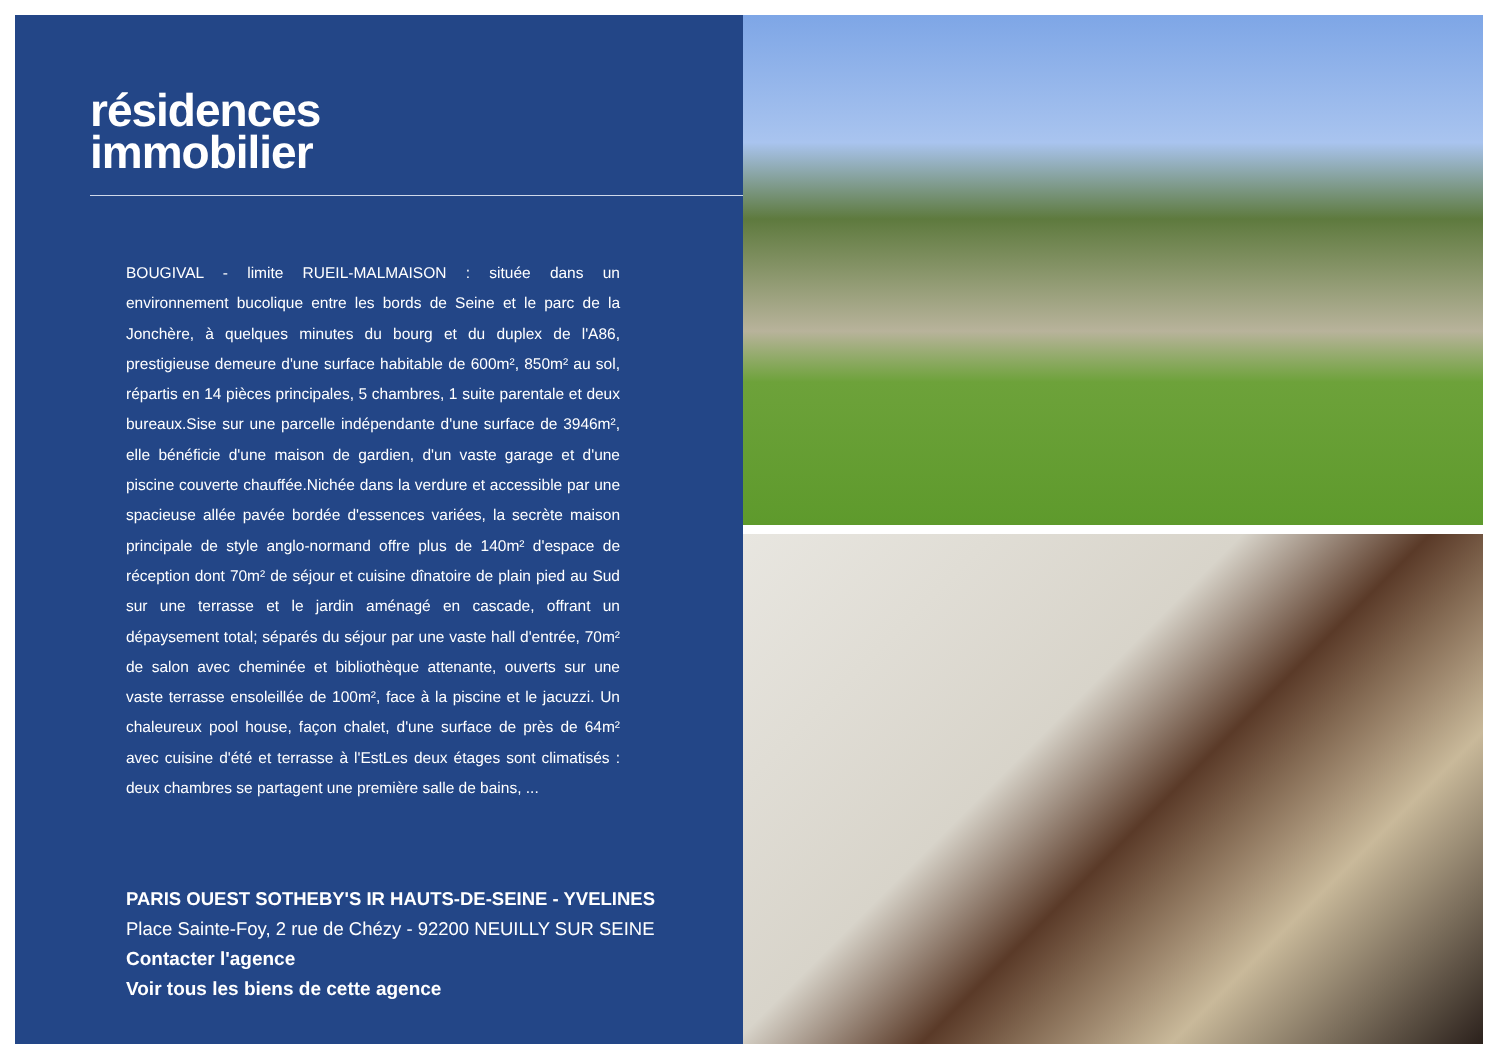résidences
immobilier
BOUGIVAL - limite RUEIL-MALMAISON : située dans un environnement bucolique entre les bords de Seine et le parc de la Jonchère, à quelques minutes du bourg et du duplex de l'A86, prestigieuse demeure d'une surface habitable de 600m², 850m² au sol, répartis en 14 pièces principales, 5 chambres, 1 suite parentale et deux bureaux.Sise sur une parcelle indépendante d'une surface de 3946m², elle bénéficie d'une maison de gardien, d'un vaste garage et d'une piscine couverte chauffée.Nichée dans la verdure et accessible par une spacieuse allée pavée bordée d'essences variées, la secrète maison principale de style anglo-normand offre plus de 140m² d'espace de réception dont 70m² de séjour et cuisine dînatoire de plain pied au Sud sur une terrasse et le jardin aménagé en cascade, offrant un dépaysement total; séparés du séjour par une vaste hall d'entrée, 70m² de salon avec cheminée et bibliothèque attenante, ouverts sur une vaste terrasse ensoleillée de 100m², face à la piscine et le jacuzzi. Un chaleureux pool house, façon chalet, d'une surface de près de 64m² avec cuisine d'été et terrasse à l'EstLes deux étages sont climatisés : deux chambres se partagent une première salle de bains, ...
PARIS OUEST SOTHEBY'S IR HAUTS-DE-SEINE - YVELINES
Place Sainte-Foy, 2 rue de Chézy - 92200 NEUILLY SUR SEINE
Contacter l'agence
Voir tous les biens de cette agence